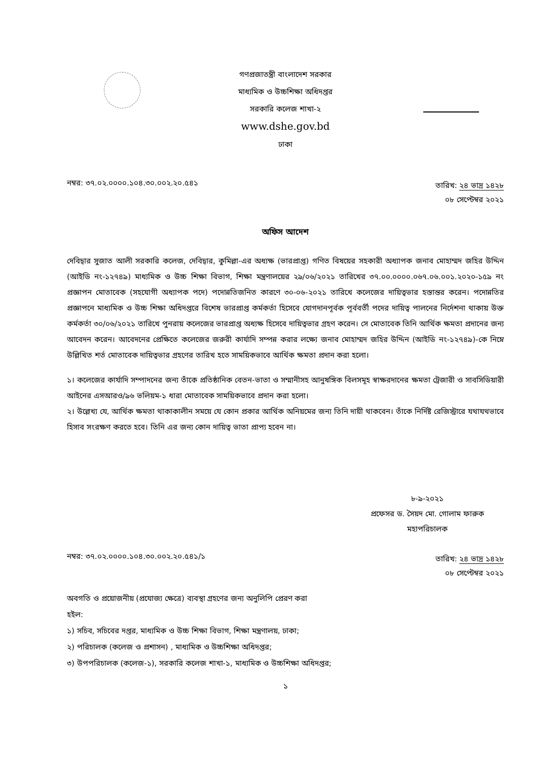গণপ্রজাতন্ত্রী বাংলাদেশ সরকার
মাধ্যমিক ও উচ্চশিক্ষা অধিদপ্তর
সরকারি কলেজ শাখা-২
www.dshe.gov.bd
ঢাকা
নম্বর: ৩৭.০২.০০০০.১০৪.৩০.০০২.২০.৫৪১
তারিখ: ২৪ ভাদ্র ১৪২৮
০৮ সেপ্টেম্বর ২০২১
অফিস আদেশ
দেবিদ্বার সুজাত আলী সরকারি কলেজ, দেবিদ্বার, কুমিল্লা-এর অধ্যক্ষ (ভারপ্রাপ্ত) গণিত বিষয়ের সহকারী অধ্যাপক জনাব মোহাম্মদ জহির উদ্দিন (আইডি নং-১২৭৪৯) মাধ্যমিক ও উচ্চ শিক্ষা বিভাগ, শিক্ষা মন্ত্রণালয়ের ২৯/০৬/২০২১ তারিখের ৩৭.০০.০০০০.০৬৭.০৬.০০১.২০২০-১৫৯ নং প্রজ্ঞাপন মোতাবেক (সহযোগী অধ্যাপক পদে) পদোন্নতিজনিত কারণে ৩০-০৬-২০২১ তারিখে কলেজের দায়িত্বভার হস্তান্তর করেন। পদোন্নতির প্রজ্ঞাপনে মাধ্যমিক ও উচ্চ শিক্ষা অধিদপ্তরে বিশেষ ভারপ্রাপ্ত কর্মকর্তা হিসেবে যোগদানপূর্বক পূর্ববর্তী পদের দায়িত্ব পালনের নির্দেশনা থাকায় উক্ত কর্মকর্তা ৩০/০৬/২০২১ তারিখে পুনরায় কলেজের ভারপ্রাপ্ত অধ্যক্ষ হিসেবে দায়িত্বভার গ্রহণ করেন। সে মোতাবেক তিনি আর্থিক ক্ষমতা প্রদানের জন্য আবেদন করেন। আবেদনের প্রেক্ষিতে কলেজের জরুরী কার্যাদি সম্পন্ন করার লক্ষ্যে জনাব মোহাম্মদ জহির উদ্দিন (আইডি নং-১২৭৪৯)-কে নিম্নে উল্লিখিত শর্ত মোতাবেক দায়িত্বভার গ্রহণের তারিখ হতে সাময়িকভাবে আর্থিক ক্ষমতা প্রদান করা হলো।
১। কলেজের কার্যাদি সম্পাদনের জন্য তাঁকে প্রতিষ্ঠানিক বেতন-ভাতা ও সম্মানীসহ আনুষঙ্গিক বিলসমূহ স্বাক্ষরদানের ক্ষমতা ট্রেজারী ও সাবসিডিয়ারী আইনের এসআরও/৯৬ ভলিয়ম-১ ধারা মোতাবেক সাময়িকভাবে প্রদান করা হলো।
২। উল্লেখ্য যে, আর্থিক ক্ষমতা থাকাকালীন সময়ে যে কোন প্রকার আর্থিক অনিয়মের জন্য তিনি দায়ী থাকবেন। তাঁকে নির্দিষ্ট রেজিস্ট্রারে যথাযথভাবে হিসাব সংরক্ষণ করতে হবে। তিনি এর জন্য কোন দায়িত্ব ভাতা প্রাপ্য হবেন না।
৮-৯-২০২১
প্রফেসর ড. সৈয়দ মো. গোলাম ফারুক
মহাপরিচালক
নম্বর: ৩৭.০২.০০০০.১০৪.৩০.০০২.২০.৫৪১/১
তারিখ: ২৪ ভাদ্র ১৪২৮
০৮ সেপ্টেম্বর ২০২১
অবগতি ও প্রয়োজনীয় (প্রযোজ্য ক্ষেত্রে) ব্যবস্থা গ্রহণের জন্য অনুলিপি প্রেরণ করা
হইল:
১) সচিব, সচিবের দপ্তর, মাধ্যমিক ও উচ্চ শিক্ষা বিভাগ, শিক্ষা মন্ত্রণালয়, ঢাকা;
২) পরিচালক (কলেজ ও প্রশাসন) , মাধ্যমিক ও উচ্চশিক্ষা অধিদপ্তর;
৩) উপপরিচালক (কলেজ-১), সরকারি কলেজ শাখা-১, মাধ্যমিক ও উচ্চশিক্ষা অধিদপ্তর;
১